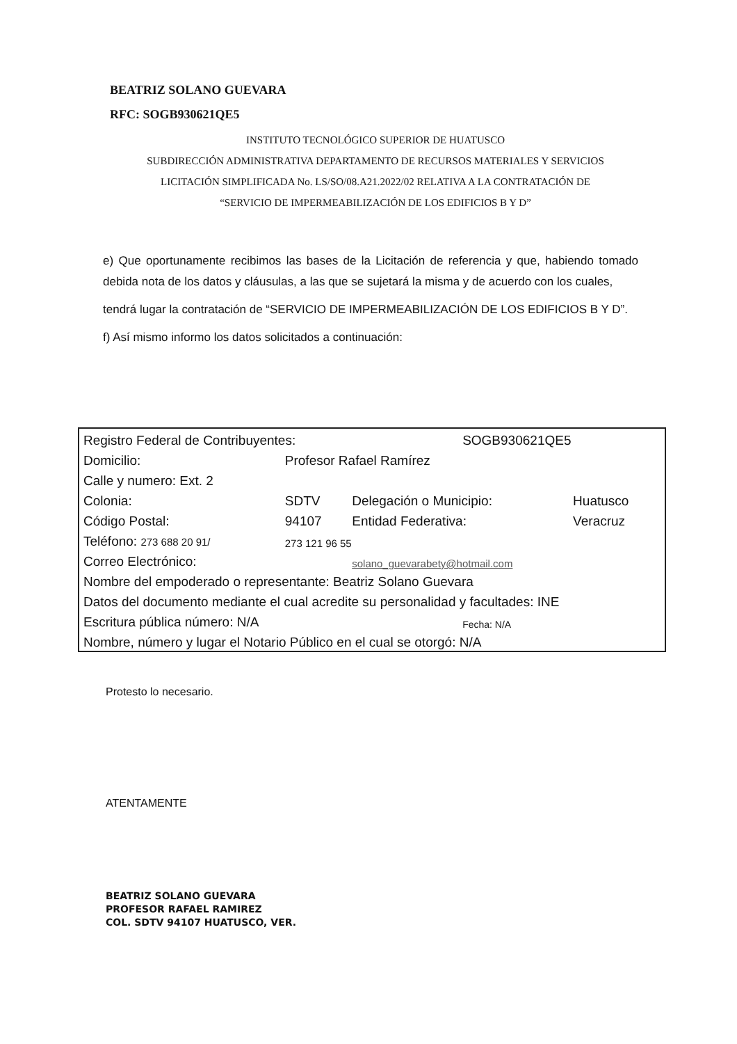BEATRIZ SOLANO GUEVARA
RFC: SOGB930621QE5
INSTITUTO TECNOLÓGICO SUPERIOR DE HUATUSCO
SUBDIRECCIÓN ADMINISTRATIVA DEPARTAMENTO DE RECURSOS MATERIALES Y SERVICIOS
LICITACIÓN SIMPLIFICADA No. LS/SO/08.A21.2022/02 RELATIVA A LA CONTRATACIÓN DE
“SERVICIO DE IMPERMEABILIZACIÓN DE LOS EDIFICIOS B Y D”
e) Que oportunamente recibimos las bases de la Licitación de referencia y que, habiendo tomado debida nota de los datos y cláusulas, a las que se sujetará la misma y de acuerdo con los cuales,
tendrá lugar la contratación de “SERVICIO DE IMPERMEABILIZACIÓN DE LOS EDIFICIOS B Y D”.
f) Así mismo informo los datos solicitados a continuación:
| Registro Federal de Contribuyentes: | | | SOGB930621QE5 | |
| Domicilio: | Profesor Rafael Ramírez | | | |
| Calle y numero: Ext. 2 | | | | |
| Colonia: | SDTV | Delegación o Municipio: | | Huatusco |
| Código Postal: | 94107 | Entidad Federativa: | | Veracruz |
| Teléfono: 273 688 20 91/ | 273 121 96 55 | | | |
| Correo Electrónico: | | solano_guevarabety@hotmail.com | | |
| Nombre del empoderado o representante: Beatriz Solano Guevara | | | | |
| Datos del documento mediante el cual acredite su personalidad y facultades: INE | | | | |
| Escritura pública número: N/A | | | Fecha: N/A | |
| Nombre, número y lugar el Notario Público en el cual se otorgó: N/A | | | | |
Protesto lo necesario.
ATENTAMENTE
BEATRIZ SOLANO GUEVARA
PROFESOR RAFAEL RAMIREZ
COL. SDTV 94107 HUATUSCO, VER.